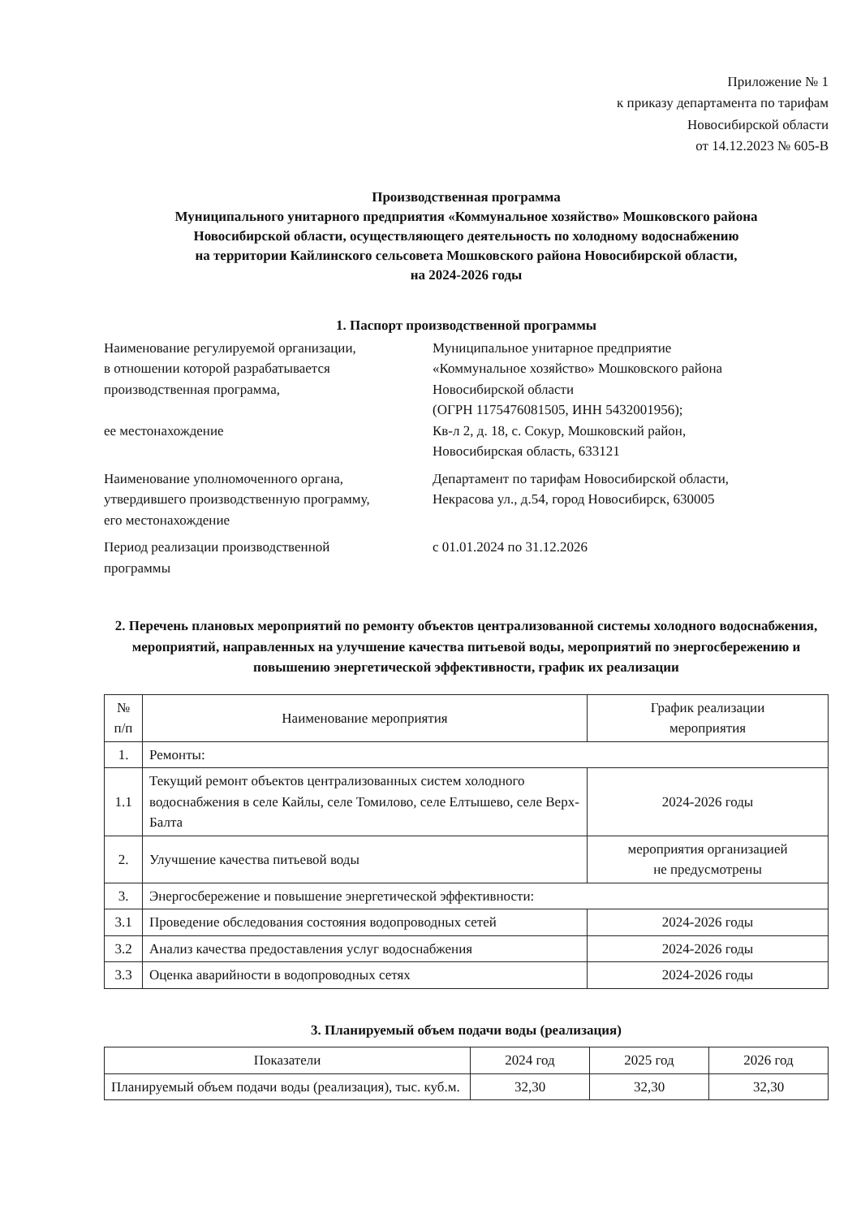Приложение № 1
к приказу департамента по тарифам
Новосибирской области
от 14.12.2023 № 605-В
Производственная программа
Муниципального унитарного предприятия «Коммунальное хозяйство» Мошковского района
Новосибирской области, осуществляющего деятельность по холодному водоснабжению
на территории Кайлинского сельсовета Мошковского района Новосибирской области,
на 2024-2026 годы
1. Паспорт производственной программы
Наименование регулируемой организации,
в отношении которой разрабатывается
производственная программа,
ее местонахождение
Муниципальное унитарное предприятие
«Коммунальное хозяйство» Мошковского района
Новосибирской области
(ОГРН 1175476081505, ИНН 5432001956);
Кв-л 2, д. 18, с. Сокур, Мошковский район,
Новосибирская область, 633121
Наименование уполномоченного органа,
утвердившего производственную программу,
его местонахождение
Департамент по тарифам Новосибирской области,
Некрасова ул., д.54, город Новосибирск, 630005
Период реализации производственной
программы
с 01.01.2024 по 31.12.2026
2. Перечень плановых мероприятий по ремонту объектов централизованной системы холодного водоснабжения, мероприятий, направленных на улучшение качества питьевой воды, мероприятий по энергосбережению и повышению энергетической эффективности, график их реализации
| № п/п | Наименование мероприятия | График реализации мероприятия |
| --- | --- | --- |
| 1. | Ремонты: | |
| 1.1 | Текущий ремонт объектов централизованных систем холодного водоснабжения в селе Кайлы, селе Томилово, селе Елтышево, селе Верх-Балта | 2024-2026 годы |
| 2. | Улучшение качества питьевой воды | мероприятия организацией не предусмотрены |
| 3. | Энергосбережение и повышение энергетической эффективности: | |
| 3.1 | Проведение обследования состояния водопроводных сетей | 2024-2026 годы |
| 3.2 | Анализ качества предоставления услуг водоснабжения | 2024-2026 годы |
| 3.3 | Оценка аварийности в водопроводных сетях | 2024-2026 годы |
3. Планируемый объем подачи воды (реализация)
| Показатели | 2024 год | 2025 год | 2026 год |
| --- | --- | --- | --- |
| Планируемый объем подачи воды (реализация), тыс. куб.м. | 32,30 | 32,30 | 32,30 |